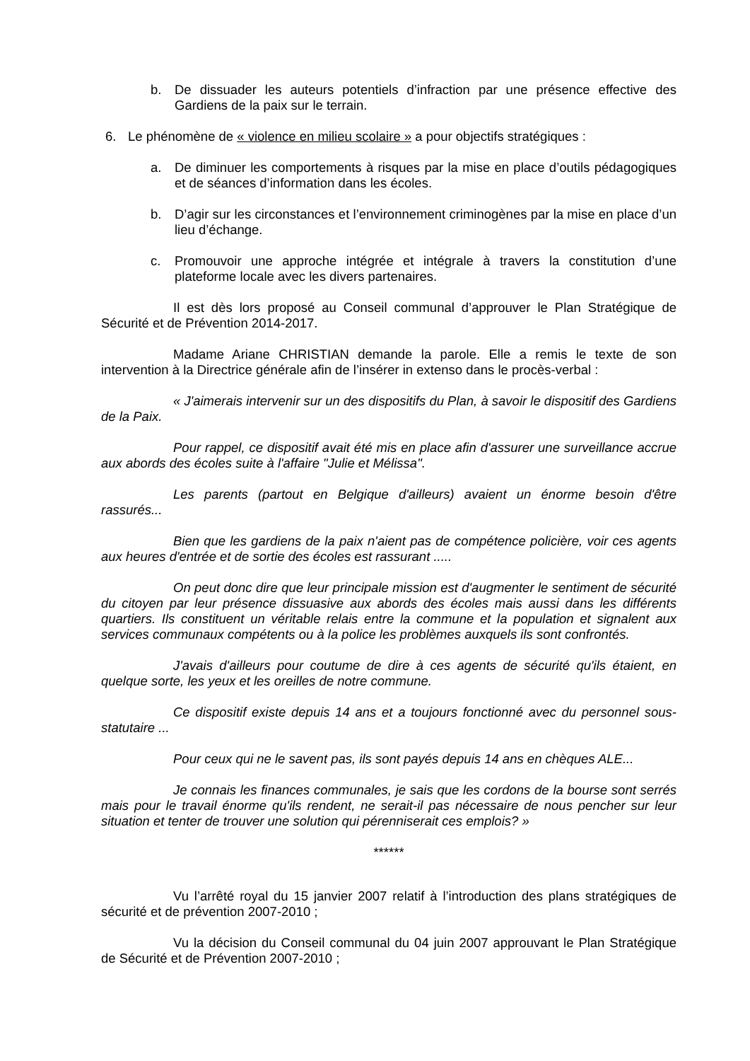b. De dissuader les auteurs potentiels d’infraction par une présence effective des Gardiens de la paix sur le terrain.
6. Le phénomène de « violence en milieu scolaire » a pour objectifs stratégiques :
a. De diminuer les comportements à risques par la mise en place d’outils pédagogiques et de séances d’information dans les écoles.
b. D’agir sur les circonstances et l’environnement criminogènes par la mise en place d’un lieu d’échange.
c. Promouvoir une approche intégrée et intégrale à travers la constitution d’une plateforme locale avec les divers partenaires.
Il est dès lors proposé au Conseil communal d’approuver le Plan Stratégique de Sécurité et de Prévention 2014-2017.
Madame Ariane CHRISTIAN demande la parole. Elle a remis le texte de son intervention à la Directrice générale afin de l’insérer in extenso dans le procès-verbal :
« J'aimerais intervenir sur un des dispositifs du Plan, à savoir le dispositif des Gardiens de la Paix.
Pour rappel, ce dispositif avait été mis en place afin d'assurer une surveillance accrue aux abords des écoles suite à l'affaire "Julie et Mélissa".
Les parents (partout en Belgique d'ailleurs) avaient un énorme besoin d'être rassurés...
Bien que les gardiens de la paix n'aient pas de compétence policière, voir ces agents aux heures d'entrée et de sortie des écoles est rassurant .....
On peut donc dire que leur principale mission est d'augmenter le sentiment de sécurité du citoyen par leur présence dissuasive aux abords des écoles mais aussi dans les différents quartiers. Ils constituent un véritable relais entre la commune et la population et signalent aux services communaux compétents ou à la police les problèmes auxquels ils sont confrontés.
J'avais d'ailleurs pour coutume de dire à ces agents de sécurité qu'ils étaient, en quelque sorte, les yeux et les oreilles de notre commune.
Ce dispositif existe depuis 14 ans et a toujours fonctionné avec du personnel sous-statutaire ...
Pour ceux qui ne le savent pas, ils sont payés depuis 14 ans en chèques ALE...
Je connais les finances communales, je sais que les cordons de la bourse sont serrés mais pour le travail énorme qu'ils rendent, ne serait-il pas nécessaire de nous pencher sur leur situation et tenter de trouver une solution qui pérenniserait ces emplois? »
******
Vu l’arrêté royal du 15 janvier 2007 relatif à l’introduction des plans stratégiques de sécurité et de prévention 2007-2010 ;
Vu la décision du Conseil communal du 04 juin 2007 approuvant le Plan Stratégique de Sécurité et de Prévention 2007-2010 ;